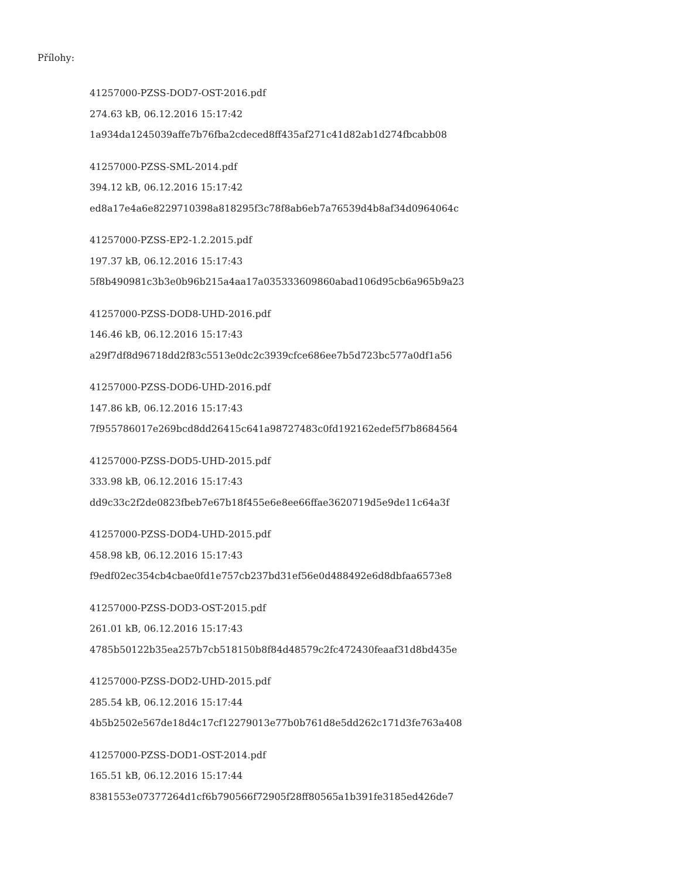Přílohy:
41257000-PZSS-DOD7-OST-2016.pdf
274.63 kB, 06.12.2016 15:17:42
1a934da1245039affe7b76fba2cdeced8ff435af271c41d82ab1d274fbcabb08
41257000-PZSS-SML-2014.pdf
394.12 kB, 06.12.2016 15:17:42
ed8a17e4a6e8229710398a818295f3c78f8ab6eb7a76539d4b8af34d0964064c
41257000-PZSS-EP2-1.2.2015.pdf
197.37 kB, 06.12.2016 15:17:43
5f8b490981c3b3e0b96b215a4aa17a035333609860abad106d95cb6a965b9a23
41257000-PZSS-DOD8-UHD-2016.pdf
146.46 kB, 06.12.2016 15:17:43
a29f7df8d96718dd2f83c5513e0dc2c3939cfce686ee7b5d723bc577a0df1a56
41257000-PZSS-DOD6-UHD-2016.pdf
147.86 kB, 06.12.2016 15:17:43
7f955786017e269bcd8dd26415c641a98727483c0fd192162edef5f7b8684564
41257000-PZSS-DOD5-UHD-2015.pdf
333.98 kB, 06.12.2016 15:17:43
dd9c33c2f2de0823fbeb7e67b18f455e6e8ee66ffae3620719d5e9de11c64a3f
41257000-PZSS-DOD4-UHD-2015.pdf
458.98 kB, 06.12.2016 15:17:43
f9edf02ec354cb4cbae0fd1e757cb237bd31ef56e0d488492e6d8dbfaa6573e8
41257000-PZSS-DOD3-OST-2015.pdf
261.01 kB, 06.12.2016 15:17:43
4785b50122b35ea257b7cb518150b8f84d48579c2fc472430feaaf31d8bd435e
41257000-PZSS-DOD2-UHD-2015.pdf
285.54 kB, 06.12.2016 15:17:44
4b5b2502e567de18d4c17cf12279013e77b0b761d8e5dd262c171d3fe763a408
41257000-PZSS-DOD1-OST-2014.pdf
165.51 kB, 06.12.2016 15:17:44
8381553e07377264d1cf6b790566f72905f28ff80565a1b391fe3185ed426de7